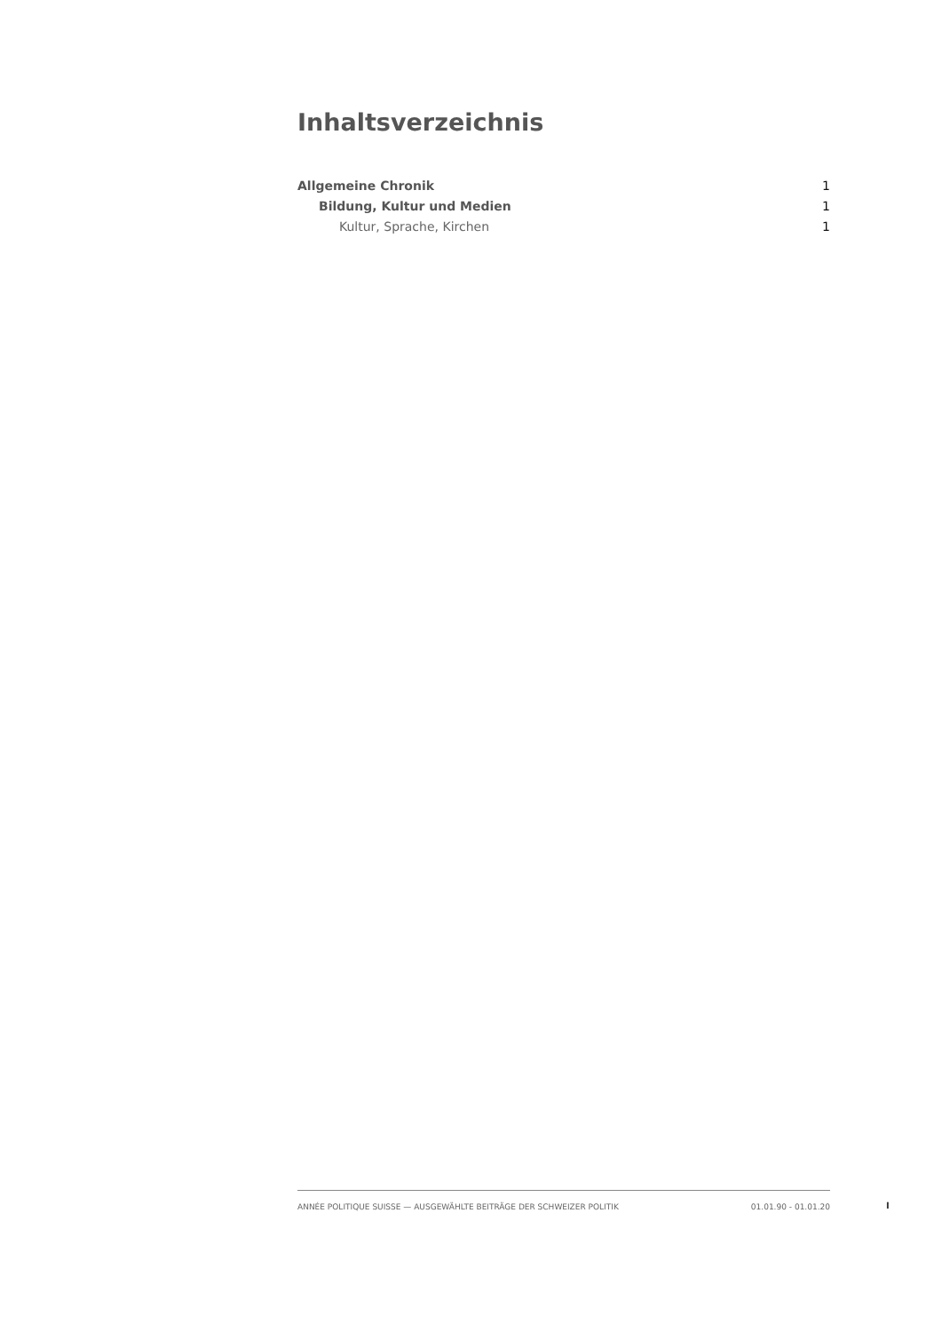Inhaltsverzeichnis
Allgemeine Chronik 1
Bildung, Kultur und Medien 1
Kultur, Sprache, Kirchen 1
ANNÉE POLITIQUE SUISSE — AUSGEWÄHLTE BEITRÄGE DER SCHWEIZER POLITIK 01.01.90 - 01.01.20
I